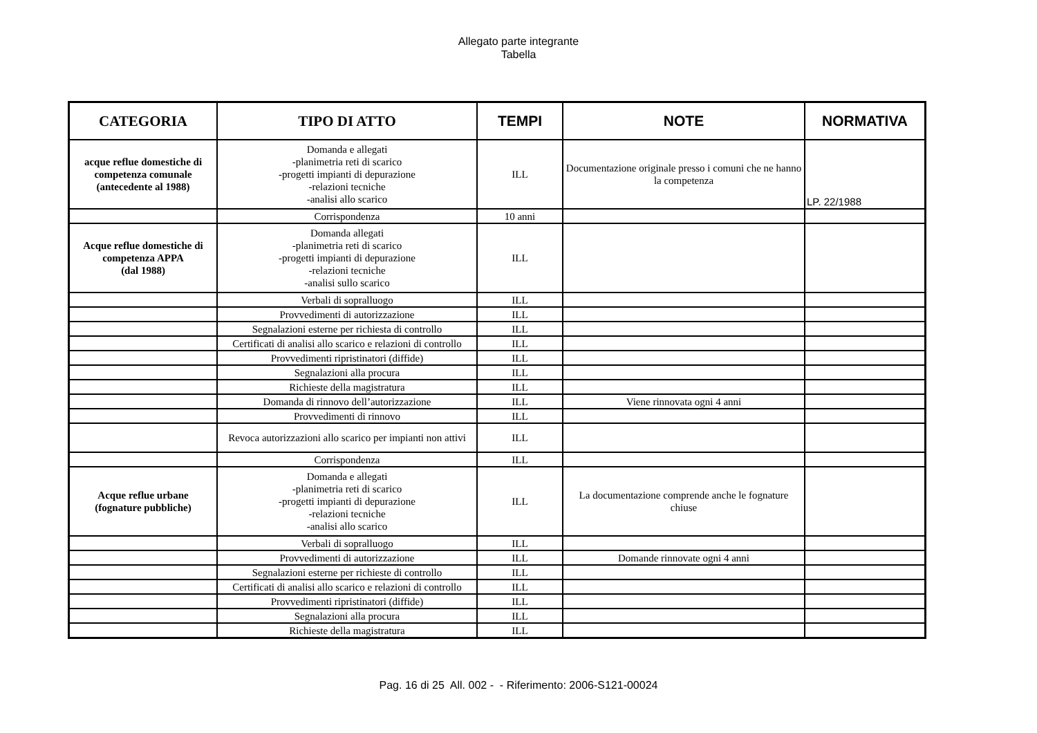Allegato parte integrante
Tabella
| CATEGORIA | TIPO DI ATTO | TEMPI | NOTE | NORMATIVA |
| --- | --- | --- | --- | --- |
| acque reflue domestiche di competenza comunale (antecedente al 1988) | Domanda e allegati -planimetria reti di scarico -progetti impianti di depurazione -relazioni tecniche -analisi allo scarico | ILL | Documentazione originale presso i comuni che ne hanno la competenza | LP. 22/1988 |
| | Corrispondenza | 10 anni | | |
| Acque reflue domestiche di competenza APPA (dal 1988) | Domanda allegati -planimetria reti di scarico -progetti impianti di depurazione -relazioni tecniche -analisi sullo scarico | ILL | | |
| | Verbali di sopralluogo | ILL | | |
| | Provvedimenti di autorizzazione | ILL | | |
| | Segnalazioni esterne per richiesta di controllo | ILL | | |
| | Certificati di analisi allo scarico e relazioni di controllo | ILL | | |
| | Provvedimenti ripristinatori (diffide) | ILL | | |
| | Segnalazioni alla procura | ILL | | |
| | Richieste della magistratura | ILL | | |
| | Domanda di rinnovo dell’autorizzazione | ILL | Viene rinnovata ogni 4 anni | |
| | Provvedimenti di rinnovo | ILL | | |
| | Revoca autorizzazioni allo scarico per impianti non attivi | ILL | | |
| | Corrispondenza | ILL | | |
| Acque reflue urbane (fognature pubbliche) | Domanda e allegati -planimetria reti di scarico -progetti impianti di depurazione -relazioni tecniche -analisi allo scarico | ILL | La documentazione comprende anche le fognature chiuse | |
| | Verbali di sopralluogo | ILL | | |
| | Provvedimenti di autorizzazione | ILL | Domande rinnovate ogni 4 anni | |
| | Segnalazioni esterne per richieste di controllo | ILL | | |
| | Certificati di analisi allo scarico e relazioni di controllo | ILL | | |
| | Provvedimenti ripristinatori (diffide) | ILL | | |
| | Segnalazioni alla procura | ILL | | |
| | Richieste della magistratura | ILL | | |
Pag. 16 di 25 All. 002 - - Riferimento: 2006-S121-00024